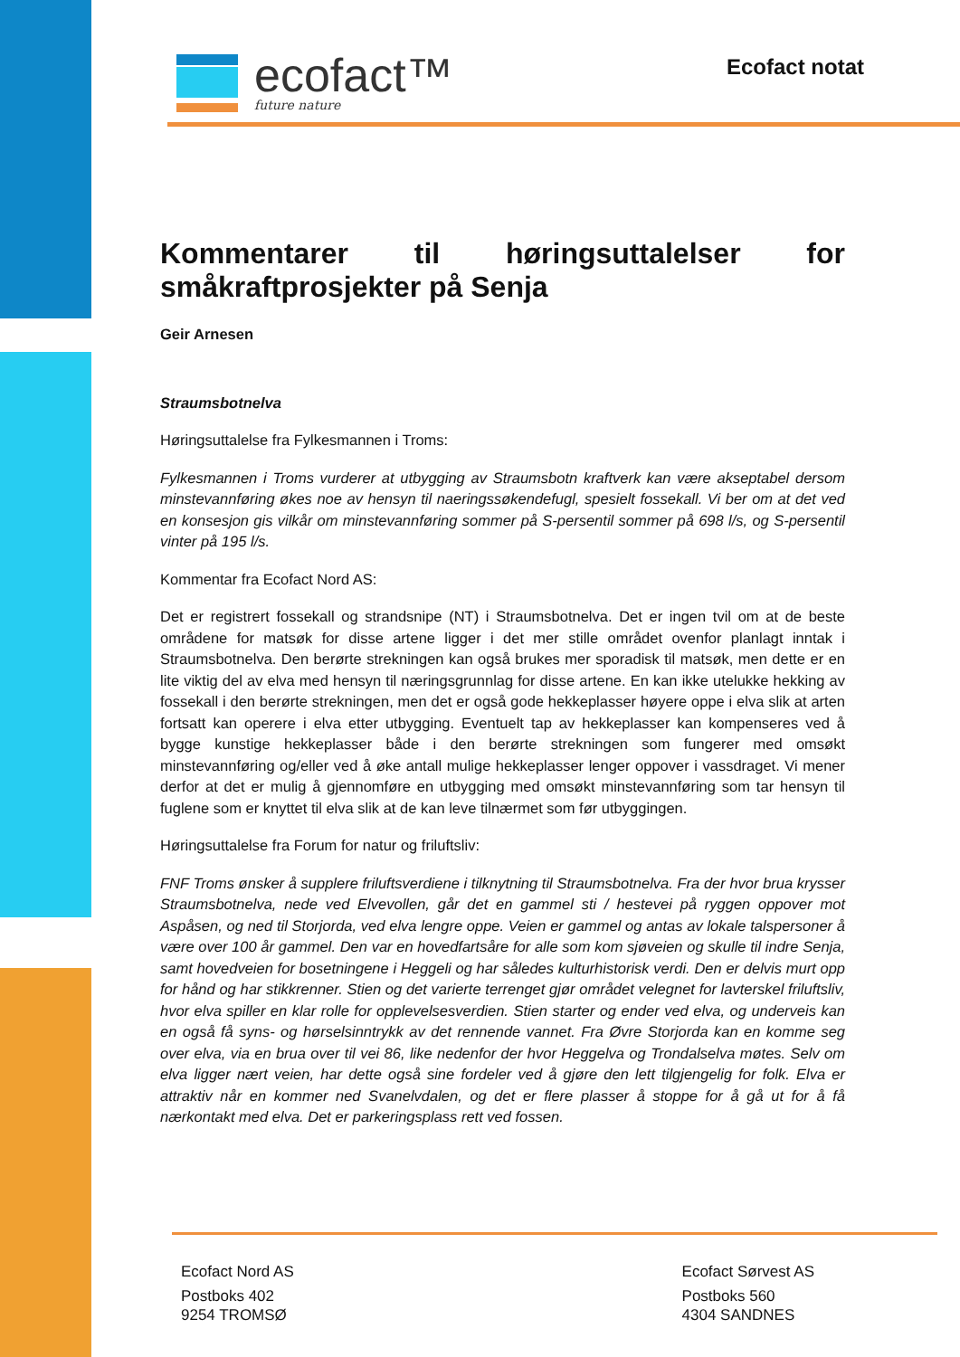ecofact™
future nature
Ecofact notat
Kommentarer til høringsuttalelser for småkraftprosjekter på Senja
Geir Arnesen
Straumsbotnelva
Høringsuttalelse fra Fylkesmannen i Troms:
Fylkesmannen i Troms vurderer at utbygging av Straumsbotn kraftverk kan være akseptabel dersom minstevannføring økes noe av hensyn til naeringssøkendefugl, spesielt fossekall. Vi ber om at det ved en konsesjon gis vilkår om minstevannføring sommer på S-persentil sommer på 698 l/s, og S-persentil vinter på 195 l/s.
Kommentar fra Ecofact Nord AS:
Det er registrert fossekall og strandsnipe (NT) i Straumsbotnelva. Det er ingen tvil om at de beste områdene for matsøk for disse artene ligger i det mer stille området ovenfor planlagt inntak i Straumsbotnelva. Den berørte strekningen kan også brukes mer sporadisk til matsøk, men dette er en lite viktig del av elva med hensyn til næringsgrunnlag for disse artene. En kan ikke utelukke hekking av fossekall i den berørte strekningen, men det er også gode hekkeplasser høyere oppe i elva slik at arten fortsatt kan operere i elva etter utbygging. Eventuelt tap av hekkeplasser kan kompenseres ved å bygge kunstige hekkeplasser både i den berørte strekningen som fungerer med omsøkt minstevannføring og/eller ved å øke antall mulige hekkeplasser lenger oppover i vassdraget. Vi mener derfor at det er mulig å gjennomføre en utbygging med omsøkt minstevannføring som tar hensyn til fuglene som er knyttet til elva slik at de kan leve tilnærmet som før utbyggingen.
Høringsuttalelse fra Forum for natur og friluftsliv:
FNF Troms ønsker å supplere friluftsverdiene i tilknytning til Straumsbotnelva. Fra der hvor brua krysser Straumsbotnelva, nede ved Elvevollen, går det en gammel sti / hestevei på ryggen oppover mot Aspåsen, og ned til Storjorda, ved elva lengre oppe. Veien er gammel og antas av lokale talspersoner å være over 100 år gammel. Den var en hovedfartsåre for alle som kom sjøveien og skulle til indre Senja, samt hovedveien for bosetningene i Heggeli og har således kulturhistorisk verdi. Den er delvis murt opp for hånd og har stikkrenner. Stien og det varierte terrenget gjør området velegnet for lavterskel friluftsliv, hvor elva spiller en klar rolle for opplevelsesverdien. Stien starter og ender ved elva, og underveis kan en også få syns- og hørselsinntrykk av det rennende vannet. Fra Øvre Storjorda kan en komme seg over elva, via en brua over til vei 86, like nedenfor der hvor Heggelva og Trondalselva møtes. Selv om elva ligger nært veien, har dette også sine fordeler ved å gjøre den lett tilgjengelig for folk. Elva er attraktiv når en kommer ned Svanelvdalen, og det er flere plasser å stoppe for å gå ut for å få nærkontakt med elva. Det er parkeringsplass rett ved fossen.
Ecofact Nord AS
Postboks 402
9254 TROMSØ
Ecofact Sørvest AS
Postboks 560
4304 SANDNES